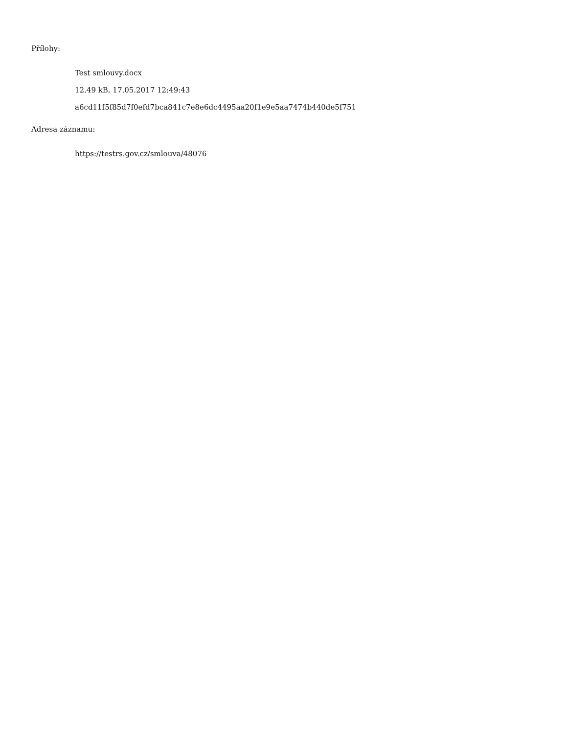Přílohy:
Test smlouvy.docx
12.49 kB, 17.05.2017 12:49:43
a6cd11f5f85d7f0efd7bca841c7e8e6dc4495aa20f1e9e5aa7474b440de5f751
Adresa záznamu:
https://testrs.gov.cz/smlouva/48076